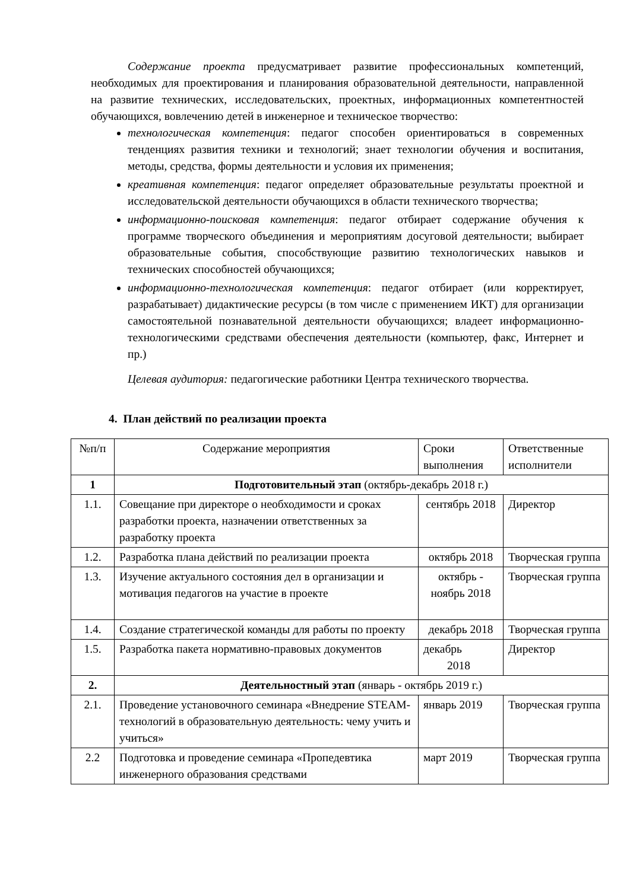Содержание проекта предусматривает развитие профессиональных компетенций, необходимых для проектирования и планирования образовательной деятельности, направленной на развитие технических, исследовательских, проектных, информационных компетентностей обучающихся, вовлечению детей в инженерное и техническое творчество:
технологическая компетенция: педагог способен ориентироваться в современных тенденциях развития техники и технологий; знает технологии обучения и воспитания, методы, средства, формы деятельности и условия их применения;
креативная компетенция: педагог определяет образовательные результаты проектной и исследовательской деятельности обучающихся в области технического творчества;
информационно-поисковая компетенция: педагог отбирает содержание обучения к программе творческого объединения и мероприятиям досуговой деятельности; выбирает образовательные события, способствующие развитию технологических навыков и технических способностей обучающихся;
информационно-технологическая компетенция: педагог отбирает (или корректирует, разрабатывает) дидактические ресурсы (в том числе с применением ИКТ) для организации самостоятельной познавательной деятельности обучающихся; владеет информационно-технологическими средствами обеспечения деятельности (компьютер, факс, Интернет и пр.)
Целевая аудитория: педагогические работники Центра технического творчества.
4. План действий по реализации проекта
| №п/п | Содержание мероприятия | Сроки выполнения | Ответственные исполнители |
| --- | --- | --- | --- |
| 1 | Подготовительный этап (октябрь-декабрь 2018 г.) | | |
| 1.1. | Совещание при директоре о необходимости и сроках разработки проекта, назначении ответственных за разработку проекта | сентябрь 2018 | Директор |
| 1.2. | Разработка плана действий по реализации проекта | октябрь 2018 | Творческая группа |
| 1.3. | Изучение актуального состояния дел в организации и мотивация педагогов на участие в проекте | октябрь - ноябрь 2018 | Творческая группа |
| 1.4. | Создание стратегической команды для работы по проекту | декабрь 2018 | Творческая группа |
| 1.5. | Разработка пакета нормативно-правовых документов | декабрь 2018 | Директор |
| 2. | Деятельностный этап (январь - октябрь 2019 г.) | | |
| 2.1. | Проведение установочного семинара «Внедрение STEAM-технологий в образовательную деятельность: чему учить и учиться» | январь 2019 | Творческая группа |
| 2.2 | Подготовка и проведение семинара «Пропедевтика инженерного образования средствами | март 2019 | Творческая группа |